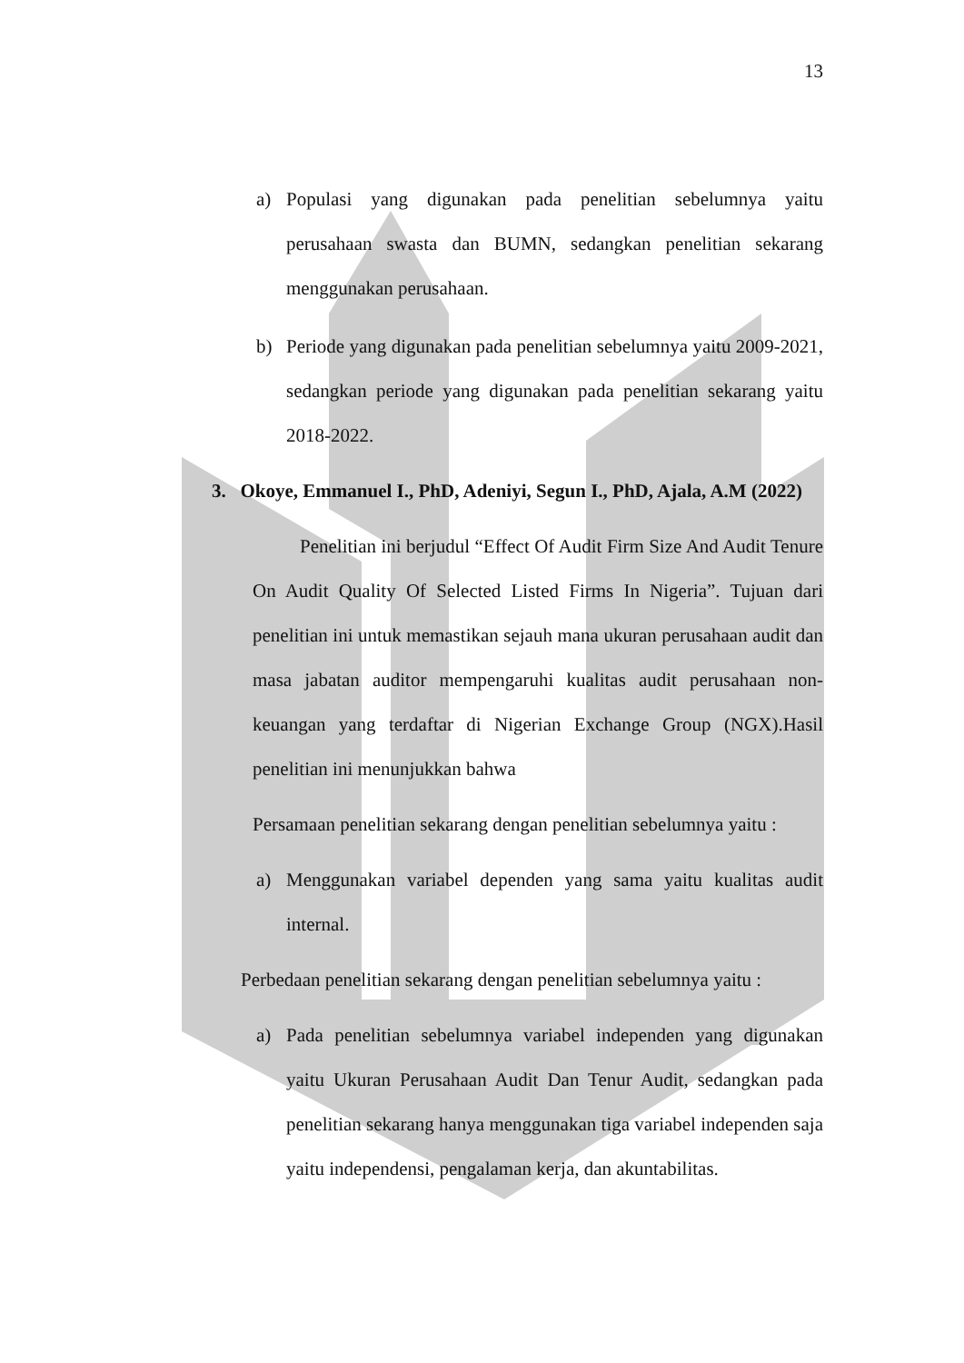13
a) Populasi yang digunakan pada penelitian sebelumnya yaitu perusahaan swasta dan BUMN, sedangkan penelitian sekarang menggunakan perusahaan.
b) Periode yang digunakan pada penelitian sebelumnya yaitu 2009-2021, sedangkan periode yang digunakan pada penelitian sekarang yaitu 2018-2022.
3. Okoye, Emmanuel I., PhD, Adeniyi, Segun I., PhD, Ajala, A.M (2022)
Penelitian ini berjudul “Effect Of Audit Firm Size And Audit Tenure On Audit Quality Of Selected Listed Firms In Nigeria”. Tujuan dari penelitian ini untuk memastikan sejauh mana ukuran perusahaan audit dan masa jabatan auditor mempengaruhi kualitas audit perusahaan non-keuangan yang terdaftar di Nigerian Exchange Group (NGX).Hasil penelitian ini menunjukkan bahwa
Persamaan penelitian sekarang dengan penelitian sebelumnya yaitu :
a) Menggunakan variabel dependen yang sama yaitu kualitas audit internal.
Perbedaan penelitian sekarang dengan penelitian sebelumnya yaitu :
a) Pada penelitian sebelumnya variabel independen yang digunakan yaitu Ukuran Perusahaan Audit Dan Tenur Audit, sedangkan pada penelitian sekarang hanya menggunakan tiga variabel independen saja yaitu independensi, pengalaman kerja, dan akuntabilitas.